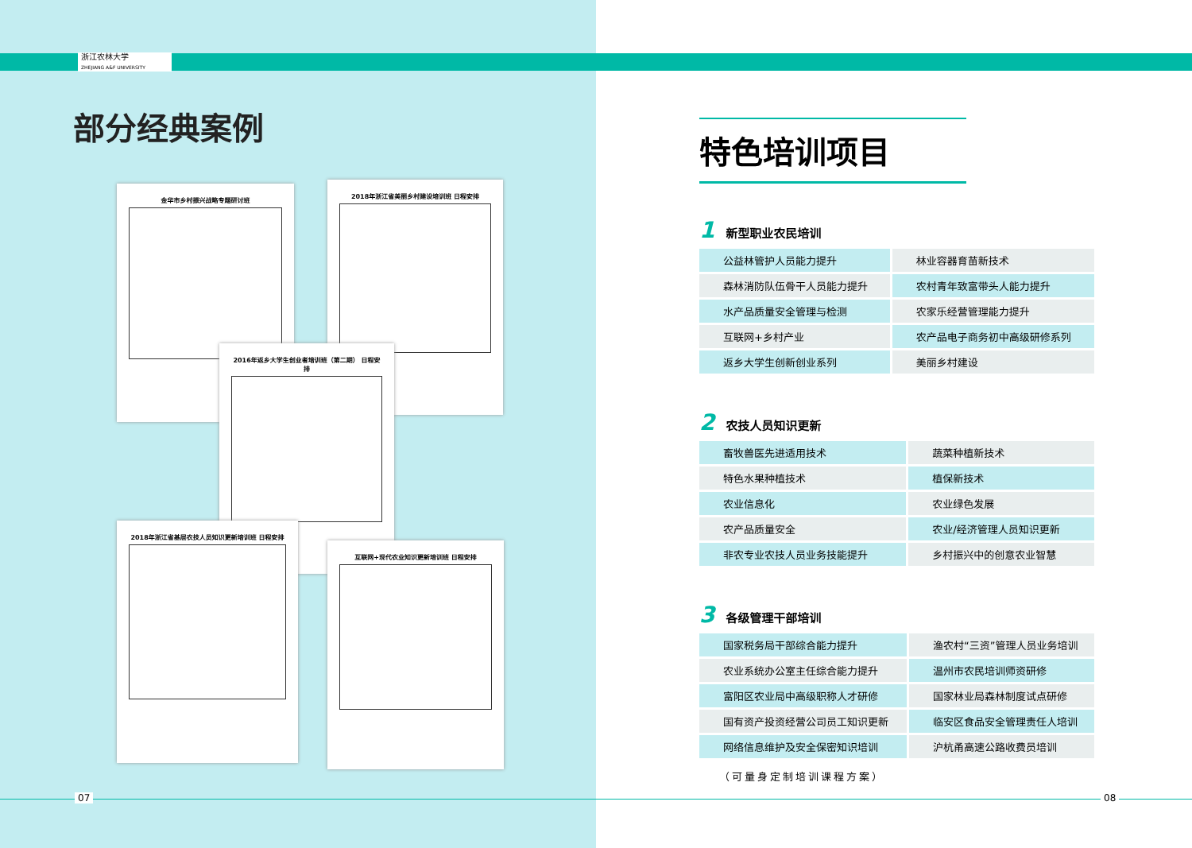浙江农林大学
ZHEJIANG A&F UNIVERSITY
部分经典案例
金华市乡村振兴战略专题研讨班
2018年浙江省美丽乡村建设培训班 日程安排
2016年返乡大学生创业者培训班（第二期） 日程安排
2018年浙江省基层农技人员知识更新培训班 日程安排
互联网+现代农业知识更新培训班 日程安排
特色培训项目
1 新型职业农民培训
| 公益林管护人员能力提升 | 林业容器育苗新技术 |
| 森林消防队伍骨干人员能力提升 | 农村青年致富带头人能力提升 |
| 水产品质量安全管理与检测 | 农家乐经营管理能力提升 |
| 互联网+乡村产业 | 农产品电子商务初中高级研修系列 |
| 返乡大学生创新创业系列 | 美丽乡村建设 |
2 农技人员知识更新
| 畜牧兽医先进适用技术 | 蔬菜种植新技术 |
| 特色水果种植技术 | 植保新技术 |
| 农业信息化 | 农业绿色发展 |
| 农产品质量安全 | 农业/经济管理人员知识更新 |
| 非农专业农技人员业务技能提升 | 乡村振兴中的创意农业智慧 |
3 各级管理干部培训
| 国家税务局干部综合能力提升 | 渔农村“三资”管理人员业务培训 |
| 农业系统办公室主任综合能力提升 | 温州市农民培训师资研修 |
| 富阳区农业局中高级职称人才研修 | 国家林业局森林制度试点研修 |
| 国有资产投资经营公司员工知识更新 | 临安区食品安全管理责任人培训 |
| 网络信息维护及安全保密知识培训 | 沪杭甬高速公路收费员培训 |
（可量身定制培训课程方案）
07 08